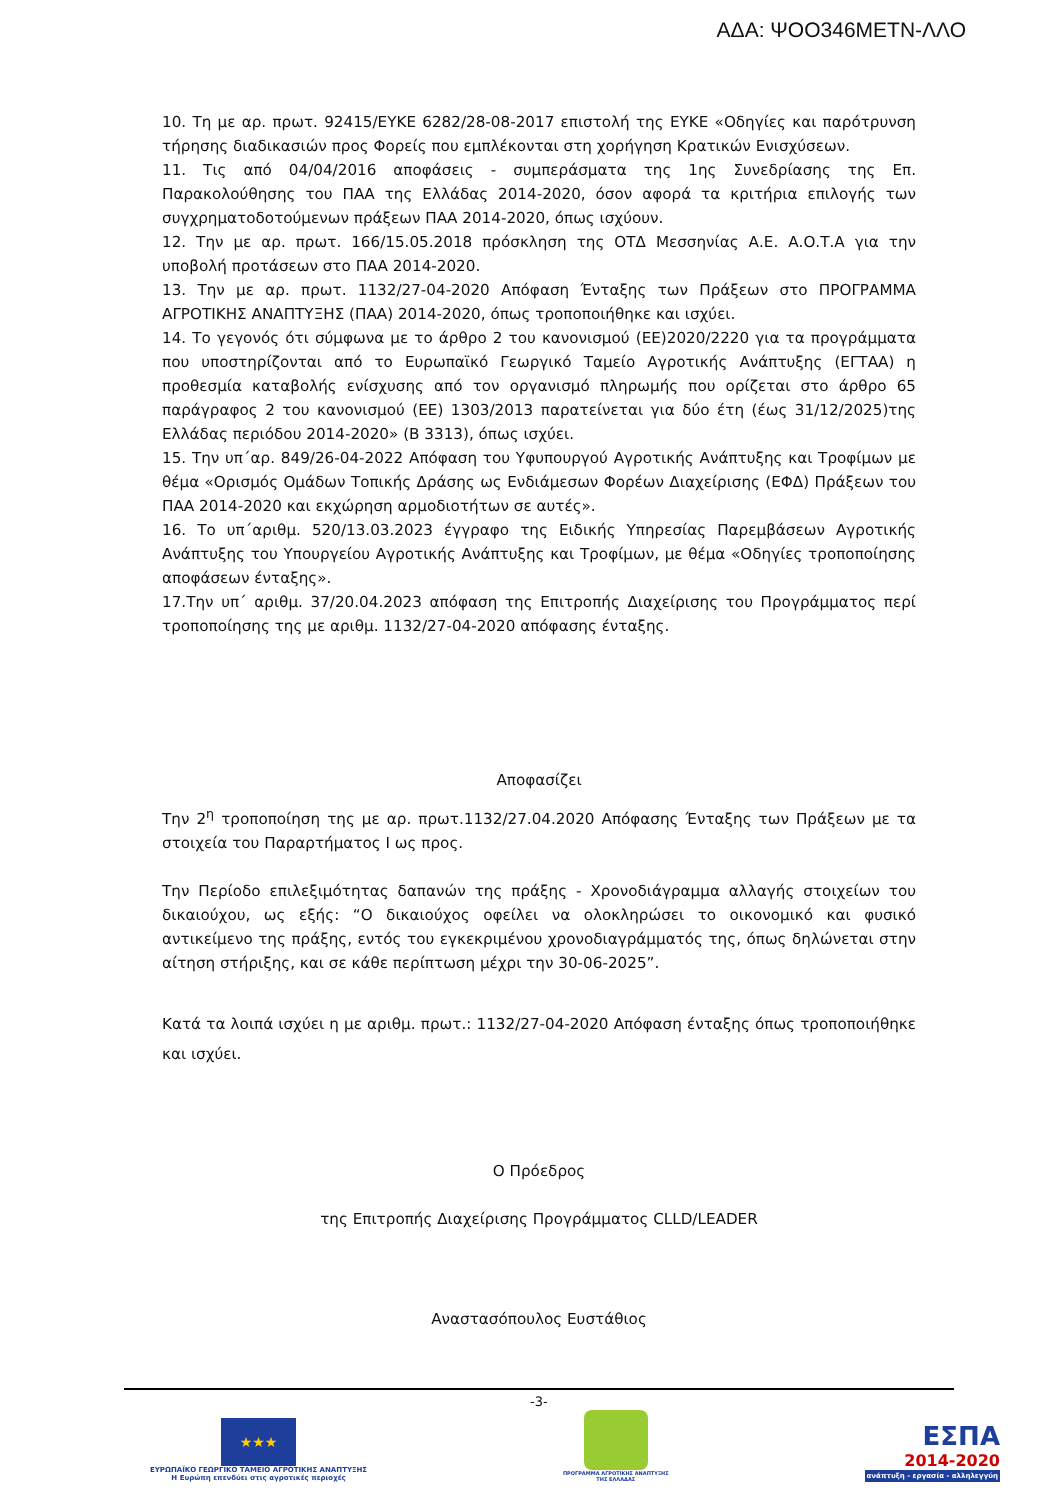ΑΔΑ: ΨΟΟ346ΜΕΤΝ-ΛΛΟ
10. Τη με αρ. πρωτ. 92415/ΕΥΚΕ 6282/28-08-2017 επιστολή της ΕΥΚΕ «Οδηγίες και παρότρυνση τήρησης διαδικασιών προς Φορείς που εμπλέκονται στη χορήγηση Κρατικών Ενισχύσεων.
11. Τις από 04/04/2016 αποφάσεις - συμπεράσματα της 1ης Συνεδρίασης της Επ. Παρακολούθησης του ΠΑΑ της Ελλάδας 2014-2020, όσον αφορά τα κριτήρια επιλογής των συγχρηματοδοτούμενων πράξεων ΠΑΑ 2014-2020, όπως ισχύουν.
12. Την με αρ. πρωτ. 166/15.05.2018 πρόσκληση της ΟΤΔ Μεσσηνίας Α.Ε. Α.Ο.Τ.Α για την υποβολή προτάσεων στο ΠΑΑ 2014-2020.
13. Την με αρ. πρωτ. 1132/27-04-2020 Απόφαση Ένταξης των Πράξεων στο ΠΡΟΓΡΑΜΜΑ ΑΓΡΟΤΙΚΗΣ ΑΝΑΠΤΥΞΗΣ (ΠΑΑ) 2014-2020, όπως τροποποιήθηκε και ισχύει.
14. Το γεγονός ότι σύμφωνα με το άρθρο 2 του κανονισμού (ΕΕ)2020/2220 για τα προγράμματα που υποστηρίζονται από το Ευρωπαϊκό Γεωργικό Ταμείο Αγροτικής Ανάπτυξης (ΕΓΤΑΑ) η προθεσμία καταβολής ενίσχυσης από τον οργανισμό πληρωμής που ορίζεται στο άρθρο 65 παράγραφος 2 του κανονισμού (ΕΕ) 1303/2013 παρατείνεται για δύο έτη (έως 31/12/2025)της Ελλάδας περιόδου 2014-2020» (Β 3313), όπως ισχύει.
15. Την υπ΄αρ. 849/26-04-2022 Απόφαση του Υφυπουργού Αγροτικής Ανάπτυξης και Τροφίμων με θέμα «Ορισμός Ομάδων Τοπικής Δράσης ως Ενδιάμεσων Φορέων Διαχείρισης (ΕΦΔ) Πράξεων του ΠΑΑ 2014-2020 και εκχώρηση αρμοδιοτήτων σε αυτές».
16. Το υπ΄αριθμ. 520/13.03.2023 έγγραφο της Ειδικής Υπηρεσίας Παρεμβάσεων Αγροτικής Ανάπτυξης του Υπουργείου Αγροτικής Ανάπτυξης και Τροφίμων, με θέμα «Οδηγίες τροποποίησης αποφάσεων ένταξης».
17.Την υπ΄ αριθμ. 37/20.04.2023 απόφαση της Επιτροπής Διαχείρισης του Προγράμματος περί τροποποίησης της με αριθμ. 1132/27-04-2020 απόφασης ένταξης.
Αποφασίζει
Την 2<sup>η</sup> τροποποίηση της με αρ. πρωτ.1132/27.04.2020 Απόφασης Ένταξης των Πράξεων με τα στοιχεία του Παραρτήματος Ι ως προς.
Την Περίοδο επιλεξιμότητας δαπανών της πράξης - Χρονοδιάγραμμα αλλαγής στοιχείων του δικαιούχου, ως εξής: “Ο δικαιούχος οφείλει να ολοκληρώσει το οικονομικό και φυσικό αντικείμενο της πράξης, εντός του εγκεκριμένου χρονοδιαγράμματός της, όπως δηλώνεται στην αίτηση στήριξης, και σε κάθε περίπτωση μέχρι την 30-06-2025”.
Κατά τα λοιπά ισχύει η με αριθμ. πρωτ.: 1132/27-04-2020 Απόφαση ένταξης όπως τροποποιήθηκε και ισχύει.
Ο Πρόεδρος
της Επιτροπής Διαχείρισης Προγράμματος CLLD/LEADER
Αναστασόπουλος Ευστάθιος
-3-
★★★
ΕΥΡΩΠΑΪΚΟ ΓΕΩΡΓΙΚΟ ΤΑΜΕΙΟ ΑΓΡΟΤΙΚΗΣ ΑΝΑΠΤΥΞΗΣ
Η Ευρώπη επενδύει στις αγροτικές περιοχές
ΠΡΟΓΡΑΜΜΑ ΑΓΡΟΤΙΚΗΣ ΑΝΑΠΤΥΞΗΣ
ΤΗΣ ΕΛΛΑΔΑΣ
ΕΣΠΑ
2014-2020
ανάπτυξη - εργασία - αλληλεγγύη